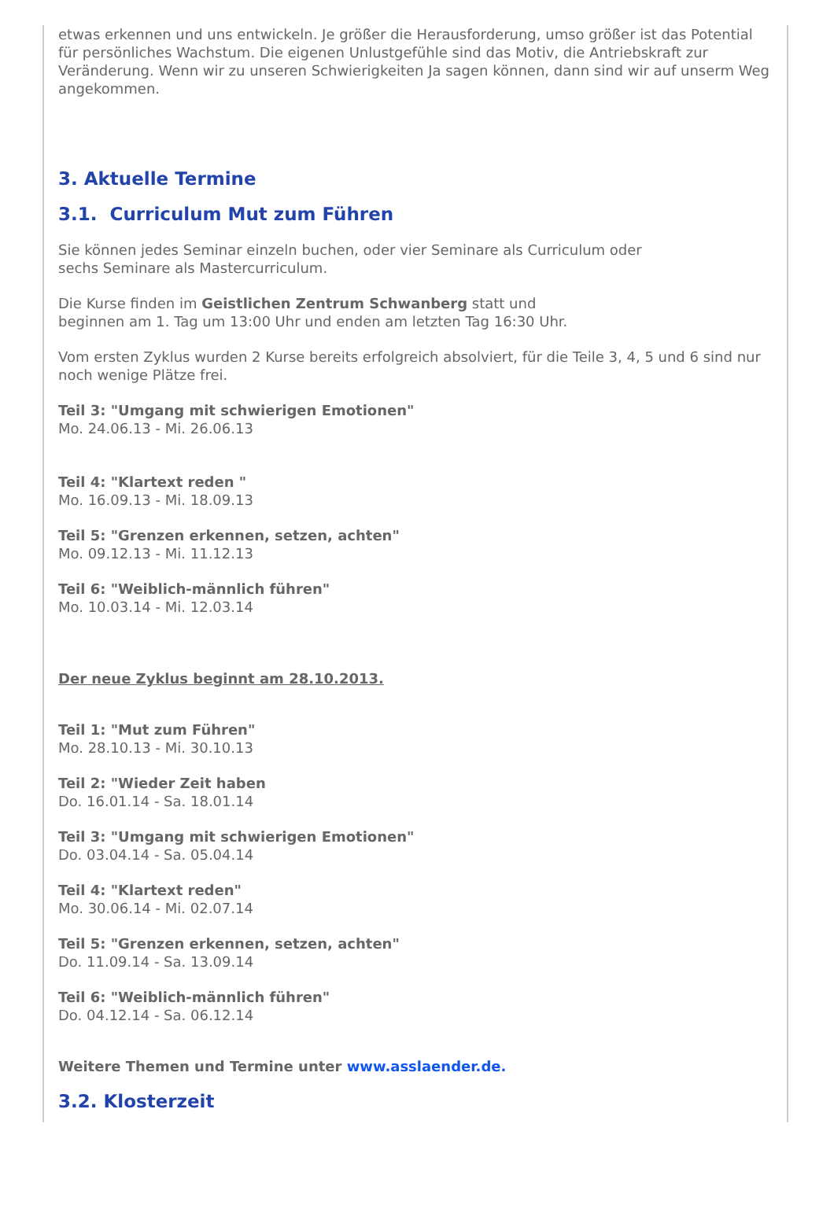etwas erkennen und uns entwickeln. Je größer die Herausforderung, umso größer ist das Potential für persönliches Wachstum. Die eigenen Unlustgefühle sind das Motiv, die Antriebskraft zur Veränderung. Wenn wir zu unseren Schwierigkeiten Ja sagen können, dann sind wir auf unserm Weg angekommen.
3. Aktuelle Termine
3.1. Curriculum Mut zum Führen
Sie können jedes Seminar einzeln buchen, oder vier Seminare als Curriculum oder
sechs Seminare als Mastercurriculum.
Die Kurse finden im Geistlichen Zentrum Schwanberg statt und
beginnen am 1. Tag um 13:00 Uhr und enden am letzten Tag 16:30 Uhr.
Vom ersten Zyklus wurden 2 Kurse bereits erfolgreich absolviert, für die Teile 3, 4, 5 und 6 sind nur noch wenige Plätze frei.
Teil 3: "Umgang mit schwierigen Emotionen"
Mo. 24.06.13 - Mi. 26.06.13
Teil 4: "Klartext reden "
Mo. 16.09.13 - Mi. 18.09.13
Teil 5: "Grenzen erkennen, setzen, achten"
Mo. 09.12.13 - Mi. 11.12.13
Teil 6: "Weiblich-männlich führen"
Mo. 10.03.14 - Mi. 12.03.14
Der neue Zyklus beginnt am 28.10.2013.
Teil 1: "Mut zum Führen"
Mo. 28.10.13 - Mi. 30.10.13
Teil 2: "Wieder Zeit haben
Do. 16.01.14 - Sa. 18.01.14
Teil 3: "Umgang mit schwierigen Emotionen"
Do. 03.04.14 - Sa. 05.04.14
Teil 4: "Klartext reden"
Mo. 30.06.14 - Mi. 02.07.14
Teil 5: "Grenzen erkennen, setzen, achten"
Do. 11.09.14 - Sa. 13.09.14
Teil 6: "Weiblich-männlich führen"
Do. 04.12.14 - Sa. 06.12.14
Weitere Themen und Termine unter www.asslaender.de.
3.2. Klosterzeit